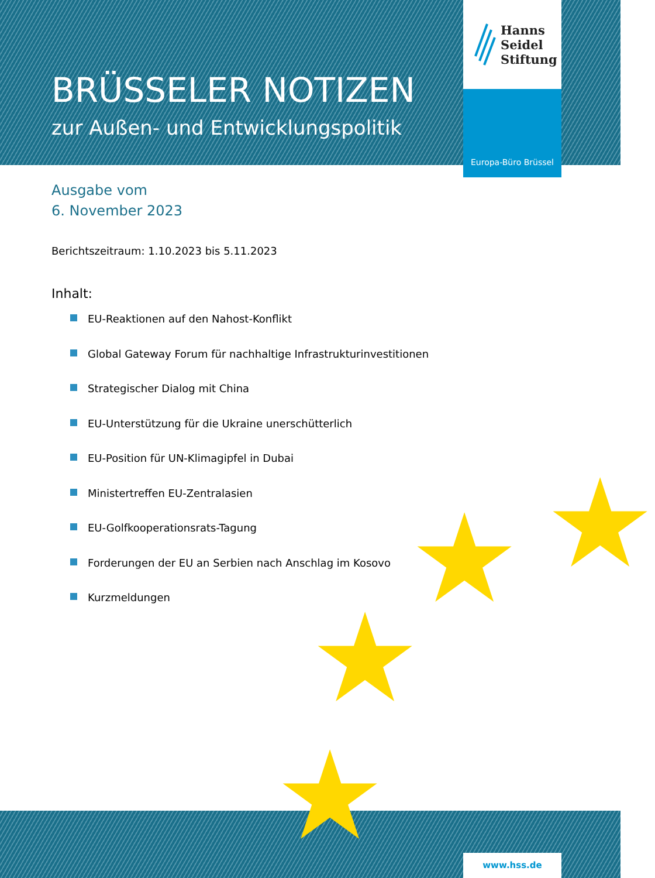★ ★
★
★
Hanns
Seidel
Stiftung
Europa-Büro Brüssel
BRÜSSELER NOTIZEN
zur Außen- und Entwicklungspolitik
Ausgabe vom
6. November 2023
Berichtszeitraum: 1.10.2023 bis 5.11.2023
Inhalt:
EU-Reaktionen auf den Nahost-Konflikt
Global Gateway Forum für nachhaltige Infrastrukturinvestitionen
Strategischer Dialog mit China
EU-Unterstützung für die Ukraine unerschütterlich
EU-Position für UN-Klimagipfel in Dubai
Ministertreffen EU-Zentralasien
EU-Golfkooperationsrats-Tagung
Forderungen der EU an Serbien nach Anschlag im Kosovo
Kurzmeldungen
www.hss.de